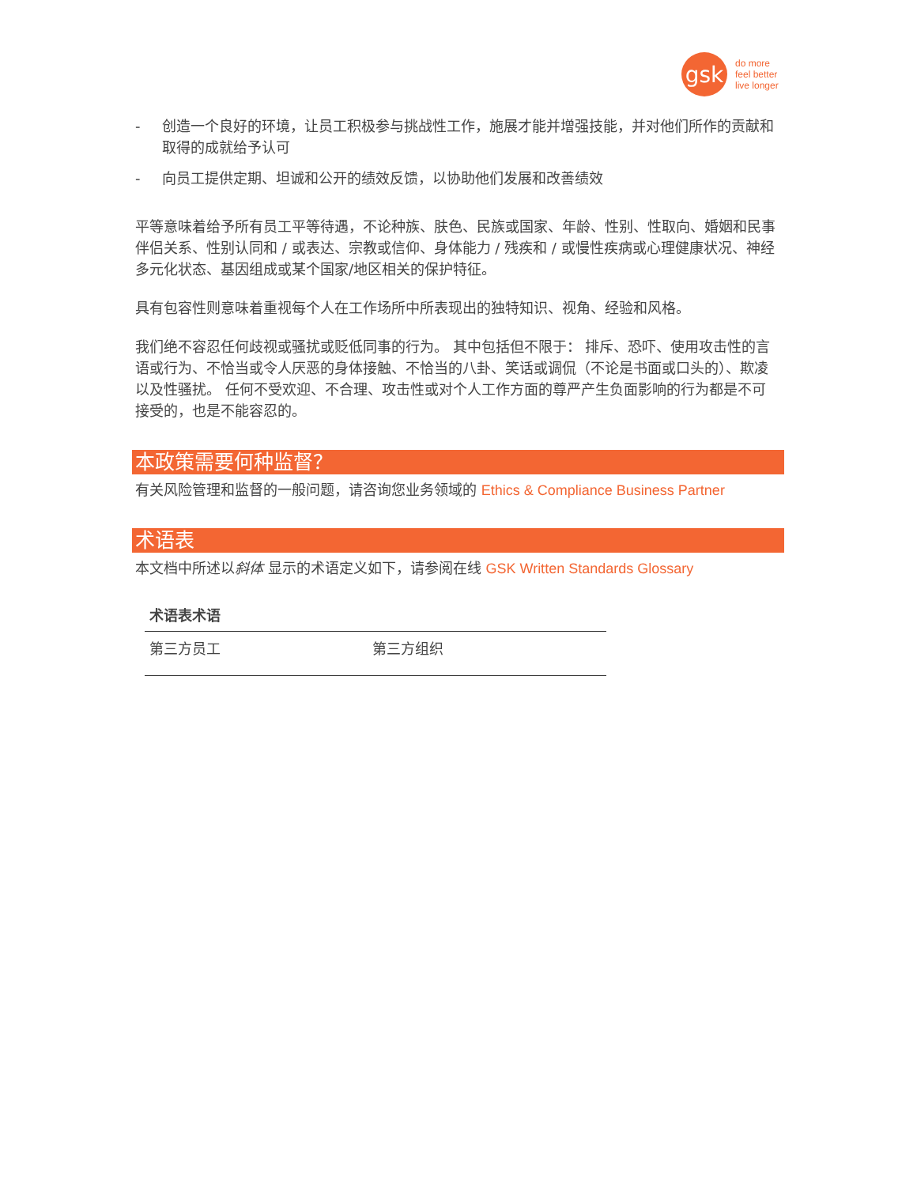gsk
do more
feel better
live longer
- 创造一个良好的环境，让员工积极参与挑战性工作，施展才能并增强技能，并对他们所作的贡献和取得的成就给予认可
- 向员工提供定期、坦诚和公开的绩效反馈，以协助他们发展和改善绩效
平等意味着给予所有员工平等待遇，不论种族、肤色、民族或国家、年龄、性别、性取向、婚姻和民事伴侣关系、性别认同和 / 或表达、宗教或信仰、身体能力 / 残疾和 / 或慢性疾病或心理健康状况、神经多元化状态、基因组成或某个国家/地区相关的保护特征。
具有包容性则意味着重视每个人在工作场所中所表现出的独特知识、视角、经验和风格。
我们绝不容忍任何歧视或骚扰或贬低同事的行为。 其中包括但不限于： 排斥、恐吓、使用攻击性的言语或行为、不恰当或令人厌恶的身体接触、不恰当的八卦、笑话或调侃（不论是书面或口头的）、欺凌以及性骚扰。 任何不受欢迎、不合理、攻击性或对个人工作方面的尊严产生负面影响的行为都是不可接受的，也是不能容忍的。
本政策需要何种监督？
有关风险管理和监督的一般问题，请咨询您业务领域的 Ethics & Compliance Business Partner
术语表
本文档中所述以斜体 显示的术语定义如下，请参阅在线 GSK Written Standards Glossary
| 术语表术语 | |
| --- | --- |
| 第三方员工 | 第三方组织 |